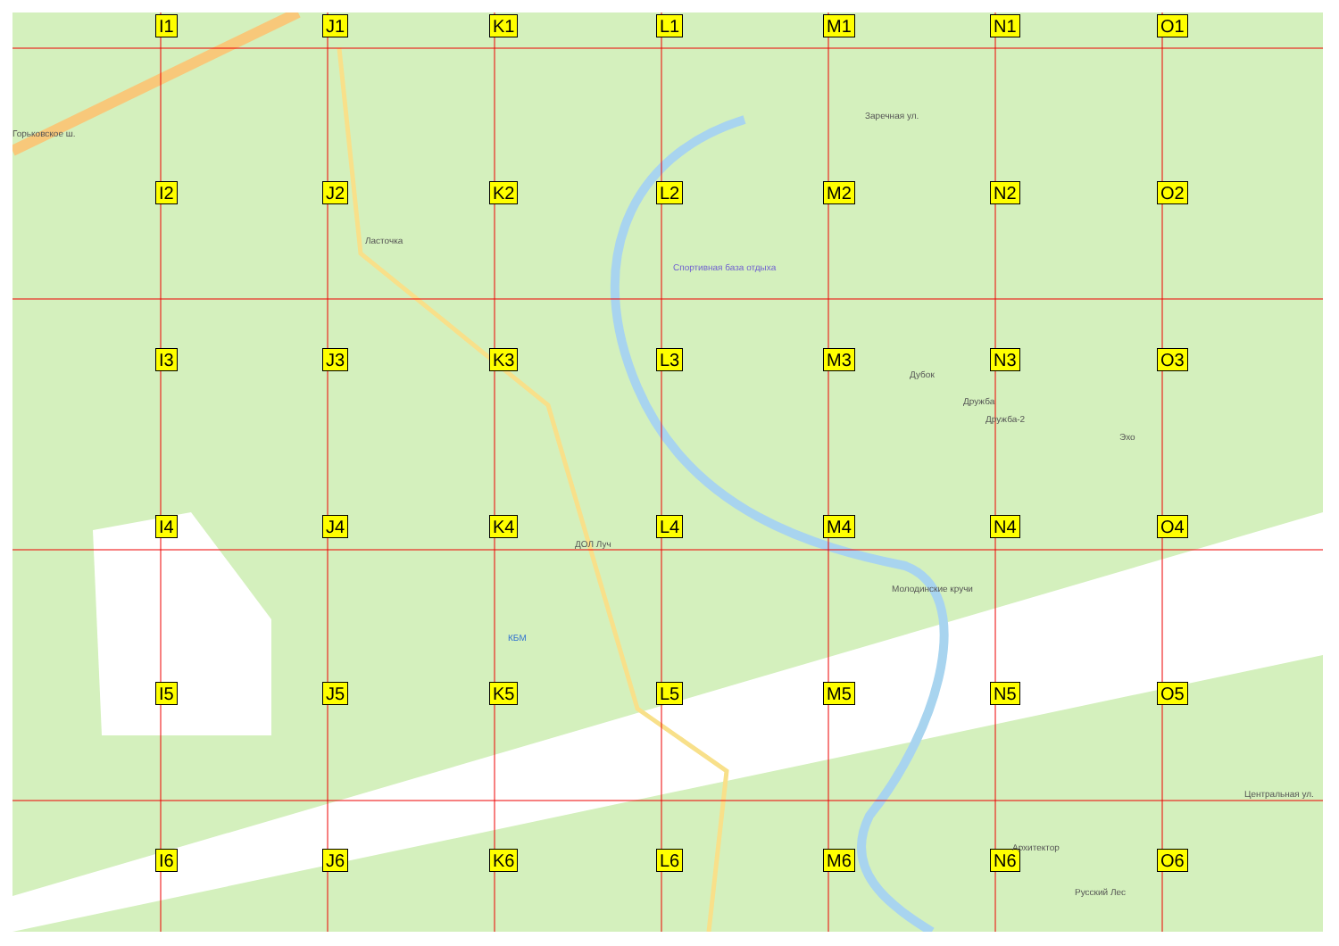I1
J1
K1
L1
M1
N1
O1
I2
J2
K2
L2
M2
N2
O2
I3
J3
K3
L3
M3
N3
O3
I4
J4
K4
L4
M4
N4
O4
I5
J5
K5
L5
M5
N5
O5
I6
J6
K6
L6
M6
N6
O6
Горьковское ш.
Ласточка
Спортивная база отдыха
ДОЛ Луч
КБМ
Молодинские кручи
Заречная ул.
Дубок
Дружба
Дружба-2
Эхо
Архитектор
Русский Лес
Центральная ул.